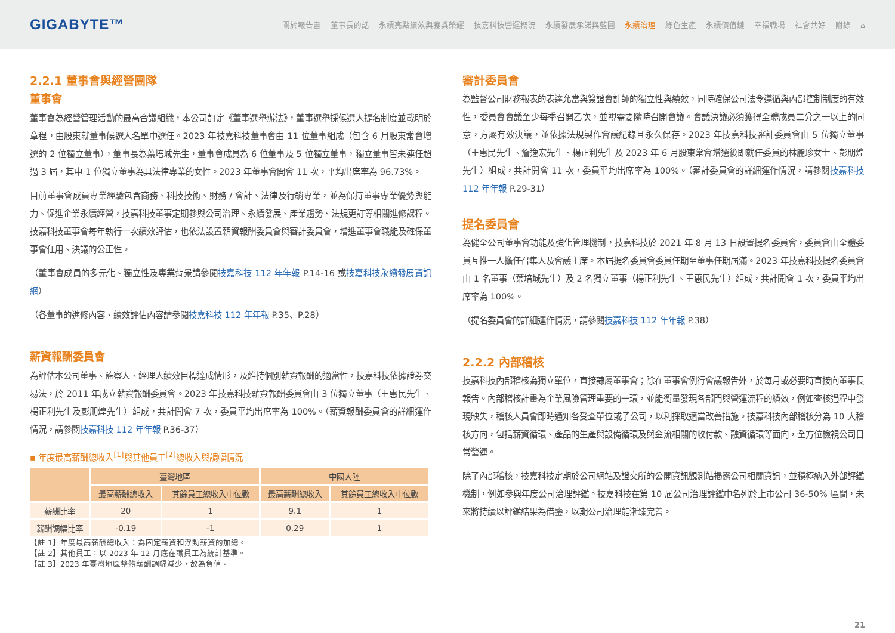GIGABYTE™
關於報告書 董事長的話 永續亮點績效與獲獎榮耀 技嘉科技營運概況 永續發展承諾與藍圖 永續治理 綠色生產 永續價值鏈 幸福職場 社會共好 附錄 ⌂
2.2.1 董事會與經營團隊
董事會
董事會為經營管理活動的最高合議組織，本公司訂定《董事選舉辦法》，董事選舉採候選人提名制度並載明於章程，由股東就董事候選人名單中選任。2023 年技嘉科技董事會由 11 位董事組成（包含 6 月股東常會增選的 2 位獨立董事），董事長為葉培城先生，董事會成員為 6 位董事及 5 位獨立董事，獨立董事皆未連任超過 3 屆，其中 1 位獨立董事為具法律專業的女性。2023 年董事會開會 11 次，平均出席率為 96.73%。
目前董事會成員專業經驗包含商務、科技技術、財務 / 會計、法律及行銷專業，並為保持董事專業優勢與能力、促進企業永續經營，技嘉科技董事定期參與公司治理、永續發展、產業趨勢、法規更訂等相關進修課程。技嘉科技董事會每年執行一次績效評估，也依法設置薪資報酬委員會與審計委員會，增進董事會職能及確保董事會任用、決議的公正性。
（董事會成員的多元化、獨立性及專業背景請參閱技嘉科技 112 年年報 P.14-16 或技嘉科技永續發展資訊網）
（各董事的進修內容、績效評估內容請參閱技嘉科技 112 年年報 P.35、P.28）
薪資報酬委員會
為評估本公司董事、監察人、經理人績效目標達成情形，及維持個別薪資報酬的適當性，技嘉科技依據證券交易法，於 2011 年成立薪資報酬委員會。2023 年技嘉科技薪資報酬委員會由 3 位獨立董事（王惠民先生、楊正利先生及彭朋煌先生）組成，共計開會 7 次，委員平均出席率為 100%。（薪資報酬委員會的詳細運作情況，請參閱技嘉科技 112 年年報 P.36-37）
▪ 年度最高薪酬總收入<sup>[1]</sup>與其他員工<sup>[2]</sup>總收入與調幅情況
| | 臺灣地區 | | 中國大陸 | |
| --- | --- | --- | --- | --- |
| | 最高薪酬總收入 | 其餘員工總收入中位數 | 最高薪酬總收入 | 其餘員工總收入中位數 |
| 薪酬比率 | 20 | 1 | 9.1 | 1 |
| 薪酬調幅比率 | -0.19 | -1 | 0.29 | 1 |
【註 1】年度最高薪酬總收入：為固定薪資和浮動薪資的加總。
【註 2】其他員工：以 2023 年 12 月底在職員工為統計基準。
【註 3】2023 年臺灣地區整體薪酬調幅減少，故為負值。
審計委員會
為監督公司財務報表的表達允當與簽證會計師的獨立性與績效，同時確保公司法令遵循與內部控制制度的有效性，委員會會議至少每季召開乙次，並視需要隨時召開會議。會議決議必須獲得全體成員二分之一以上的同意，方屬有效決議，並依據法規製作會議紀錄且永久保存。2023 年技嘉科技審計委員會由 5 位獨立董事（王惠民先生、詹逸宏先生、楊正利先生及 2023 年 6 月股東常會增選後即就任委員的林麗珍女士、彭朋煌先生）組成，共計開會 11 次，委員平均出席率為 100%。（審計委員會的詳細運作情況，請參閱技嘉科技 112 年年報 P.29-31）
提名委員會
為健全公司董事會功能及強化管理機制，技嘉科技於 2021 年 8 月 13 日設置提名委員會，委員會由全體委員互推一人擔任召集人及會議主席。本屆提名委員會委員任期至董事任期屆滿。2023 年技嘉科技提名委員會由 1 名董事（葉培城先生）及 2 名獨立董事（楊正利先生、王惠民先生）組成，共計開會 1 次，委員平均出席率為 100%。
（提名委員會的詳細運作情況，請參閱技嘉科技 112 年年報 P.38）
2.2.2 內部稽核
技嘉科技內部稽核為獨立單位，直接隸屬董事會；除在董事會例行會議報告外，於每月或必要時直接向董事長報告。內部稽核計畫為企業風險管理重要的一環，並能衡量發現各部門與營運流程的績效，例如查核過程中發現缺失，稽核人員會即時通知各受查單位或子公司，以利採取適當改善措施。技嘉科技內部稽核分為 10 大稽核方向，包括薪資循環、產品的生產與設備循環及與金流相關的收付款、融資循環等面向，全方位檢視公司日常營運。
除了內部稽核，技嘉科技定期於公司網站及證交所的公開資訊觀測站揭露公司相關資訊，並積極納入外部評鑑機制，例如參與年度公司治理評鑑。技嘉科技在第 10 屆公司治理評鑑中名列於上市公司 36-50% 區間，未來將持續以評鑑結果為借鑒，以期公司治理能漸臻完善。
21